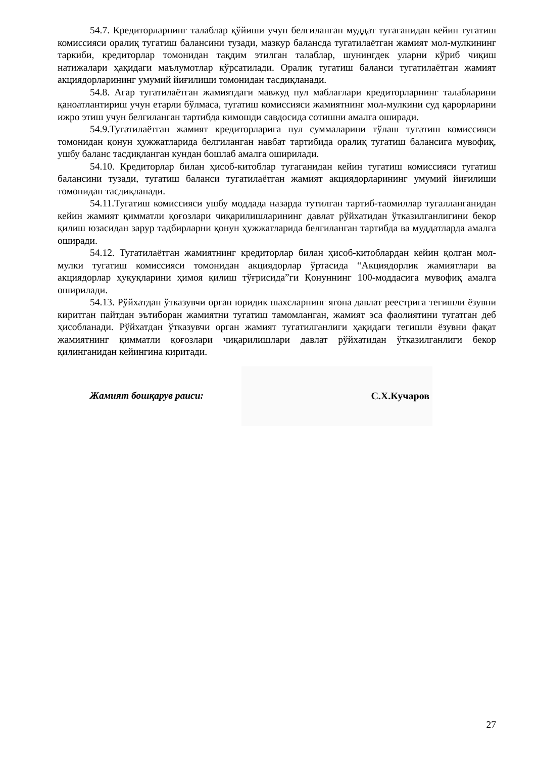54.7. Кредиторларнинг талаблар қўйиши учун белгиланган муддат тугаганидан кейин тугатиш комиссияси оралиқ тугатиш балансини тузади, мазкур балансда тугатилаётган жамият мол-мулкининг таркиби, кредиторлар томонидан тақдим этилган талаблар, шунингдек уларни кўриб чиқиш натижалари ҳақидаги маълумотлар кўрсатилади. Оралиқ тугатиш баланси тугатилаётган жамият акциядорларининг умумий йиғилиши томонидан тасдиқланади.
54.8. Агар тугатилаётган жамиятдаги мавжуд пул маблағлари кредиторларнинг талабларини қаноатлантириш учун етарли бўлмаса, тугатиш комиссияси жамиятнинг мол-мулкини суд қарорларини ижро этиш учун белгиланган тартибда кимошди савдосида сотишни амалга оширади.
54.9.Тугатилаётган жамият кредиторларига пул суммаларини тўлаш тугатиш комиссияси томонидан қонун ҳужжатларида белгиланган навбат тартибида оралиқ тугатиш балансига мувофиқ, ушбу баланс тасдиқланган кундан бошлаб амалга оширилади.
54.10. Кредиторлар билан ҳисоб-китоблар тугаганидан кейин тугатиш комиссияси тугатиш балансини тузади, тугатиш баланси тугатилаётган жамият акциядорларининг умумий йиғилиши томонидан тасдиқланади.
54.11.Тугатиш комиссияси ушбу моддада назарда тутилган тартиб-таомиллар тугалланганидан кейин жамият қимматли қоғозлари чиқарилишларининг давлат рўйхатидан ўтказилганлигини бекор қилиш юзасидан зарур тадбирларни қонун ҳужжатларида белгиланган тартибда ва муддатларда амалга оширади.
54.12. Тугатилаётган жамиятнинг кредиторлар билан ҳисоб-китоблардан кейин қолган мол-мулки тугатиш комиссияси томонидан акциядорлар ўртасида “Акциядорлик жамиятлари ва акциядорлар ҳуқуқларини ҳимоя қилиш тўғрисида”ги Қонуннинг 100-моддасига мувофиқ амалга оширилади.
54.13. Рўйхатдан ўтказувчи орган юридик шахсларнинг ягона давлат реестрига тегишли ёзувни киритган пайтдан эътиборан жамиятни тугатиш тамомланган, жамият эса фаолиятини тугатган деб ҳисобланади. Рўйхатдан ўтказувчи орган жамият тугатилганлиги ҳақидаги тегишли ёзувни фақат жамиятнинг қимматли қоғозлари чиқарилишлари давлат рўйхатидан ўтказилганлиги бекор қилинганидан кейингина киритади.
Жамият бошқарув раиси:
С.Х.Кучаров
27